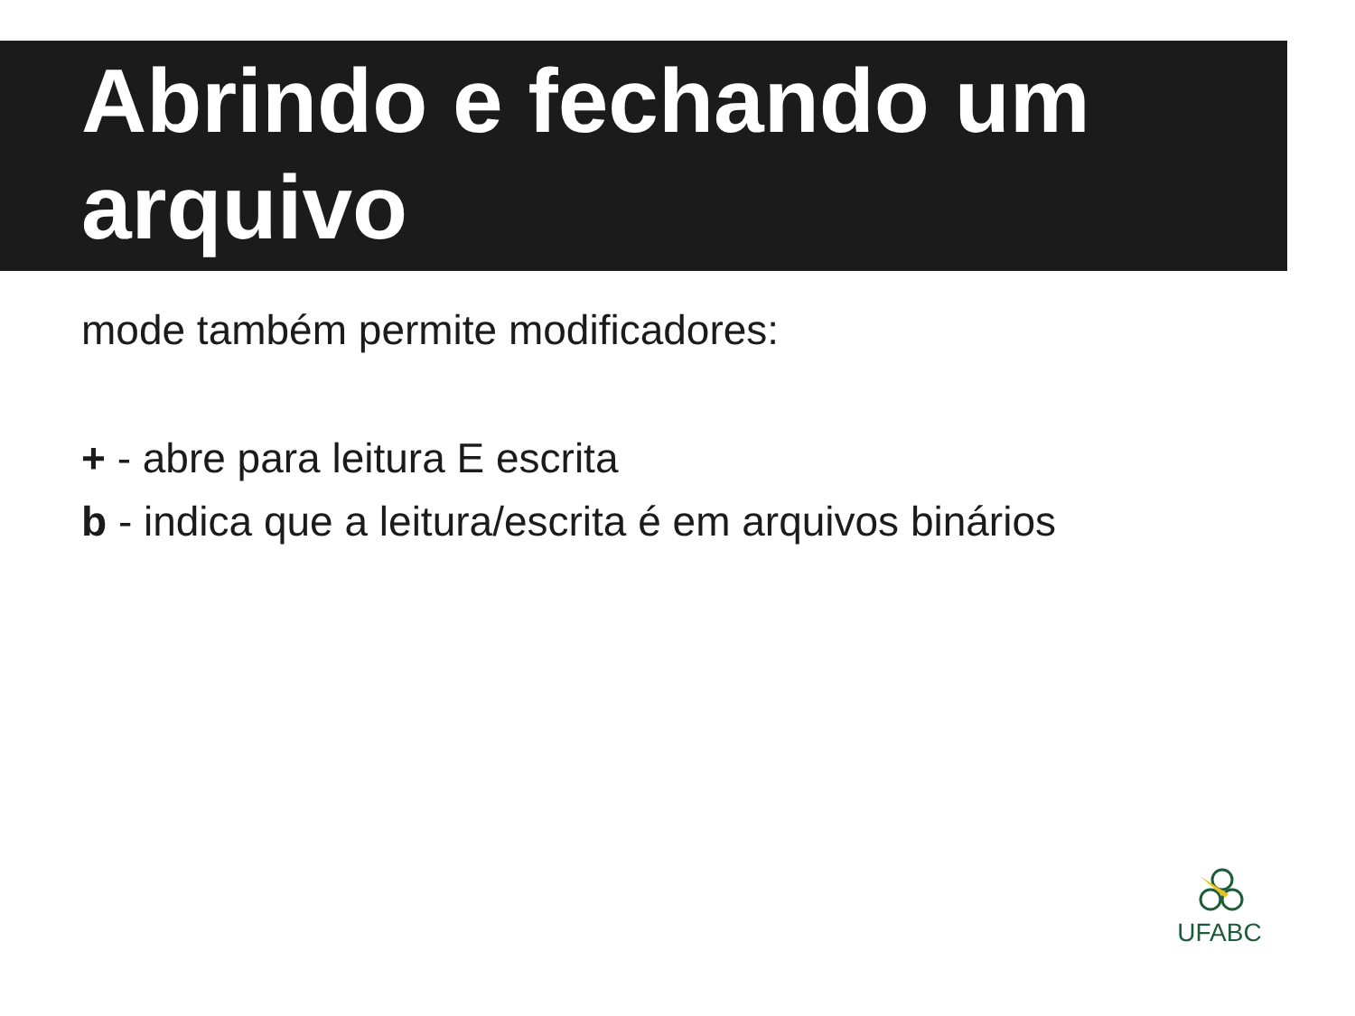Abrindo e fechando um arquivo
mode também permite modificadores:
+ - abre para leitura E escrita
b - indica que a leitura/escrita é em arquivos binários
UFABC